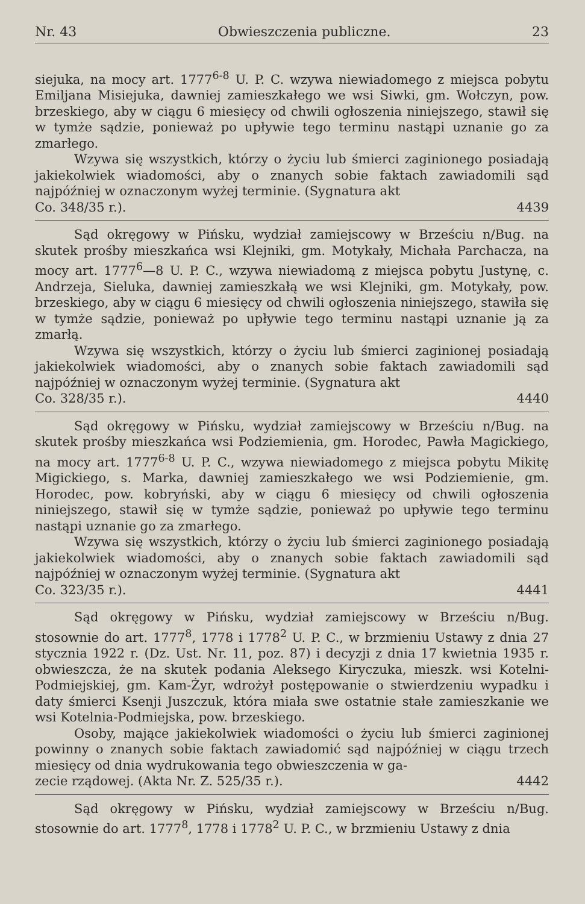Nr. 43 Obwieszczenia publiczne. 23
siejuka, na mocy art. 1777<sup>6-8</sup> U. P. C. wzywa niewiadomego z miejsca pobytu Emiljana Misiejuka, dawniej zamieszkałego we wsi Siwki, gm. Wołczyn, pow. brzeskiego, aby w ciągu 6 miesięcy od chwili ogłoszenia niniejszego, stawił się w tymże sądzie, ponieważ po upływie tego terminu nastąpi uznanie go za zmarłego.
Wzywa się wszystkich, którzy o życiu lub śmierci zaginionego posiadają jakiekolwiek wiadomości, aby o znanych sobie faktach zawiadomili sąd najpóźniej w oznaczonym wyżej terminie. (Sygnatura akt
Co. 348/35 r.). 4439
Sąd okręgowy w Pińsku, wydział zamiejscowy w Brześciu n/Bug. na skutek prośby mieszkańca wsi Klejniki, gm. Motykały, Michała Parchacza, na mocy art. 1777<sup>6</sup>—8 U. P. C., wzywa niewiadomą z miejsca pobytu Justynę, c. Andrzeja, Sieluka, dawniej zamieszkałą we wsi Klejniki, gm. Motykały, pow. brzeskiego, aby w ciągu 6 miesięcy od chwili ogłoszenia niniejszego, stawiła się w tymże sądzie, ponieważ po upływie tego terminu nastąpi uznanie ją za zmarłą.
Wzywa się wszystkich, którzy o życiu lub śmierci zaginionej posiadają jakiekolwiek wiadomości, aby o znanych sobie faktach zawiadomili sąd najpóźniej w oznaczonym wyżej terminie. (Sygnatura akt
Co. 328/35 r.). 4440
Sąd okręgowy w Pińsku, wydział zamiejscowy w Brześciu n/Bug. na skutek prośby mieszkańca wsi Podziemienia, gm. Horodec, Pawła Magickiego, na mocy art. 1777<sup>6-8</sup> U. P. C., wzywa niewiadomego z miejsca pobytu Mikitę Migickiego, s. Marka, dawniej zamieszkałego we wsi Podziemienie, gm. Horodec, pow. kobryński, aby w ciągu 6 miesięcy od chwili ogłoszenia niniejszego, stawił się w tymże sądzie, ponieważ po upływie tego terminu nastąpi uznanie go za zmarłego.
Wzywa się wszystkich, którzy o życiu lub śmierci zaginionego posiadają jakiekolwiek wiadomości, aby o znanych sobie faktach zawiadomili sąd najpóźniej w oznaczonym wyżej terminie. (Sygnatura akt
Co. 323/35 r.). 4441
Sąd okręgowy w Pińsku, wydział zamiejscowy w Brześciu n/Bug. stosownie do art. 1777<sup>8</sup>, 1778 i 1778<sup>2</sup> U. P. C., w brzmieniu Ustawy z dnia 27 stycznia 1922 r. (Dz. Ust. Nr. 11, poz. 87) i decyzji z dnia 17 kwietnia 1935 r. obwieszcza, że na skutek podania Aleksego Kiryczuka, mieszk. wsi Kotelni-Podmiejskiej, gm. Kam-Żyr, wdrożył postępowanie o stwierdzeniu wypadku i daty śmierci Ksenji Juszczuk, która miała swe ostatnie stałe zamieszkanie we wsi Kotelnia-Podmiejska, pow. brzeskiego.
Osoby, mające jakiekolwiek wiadomości o życiu lub śmierci zaginionej powinny o znanych sobie faktach zawiadomić sąd najpóźniej w ciągu trzech miesięcy od dnia wydrukowania tego obwieszczenia w ga-
zecie rządowej. (Akta Nr. Z. 525/35 r.). 4442
Sąd okręgowy w Pińsku, wydział zamiejscowy w Brześciu n/Bug. stosownie do art. 1777<sup>8</sup>, 1778 i 1778<sup>2</sup> U. P. C., w brzmieniu Ustawy z dnia